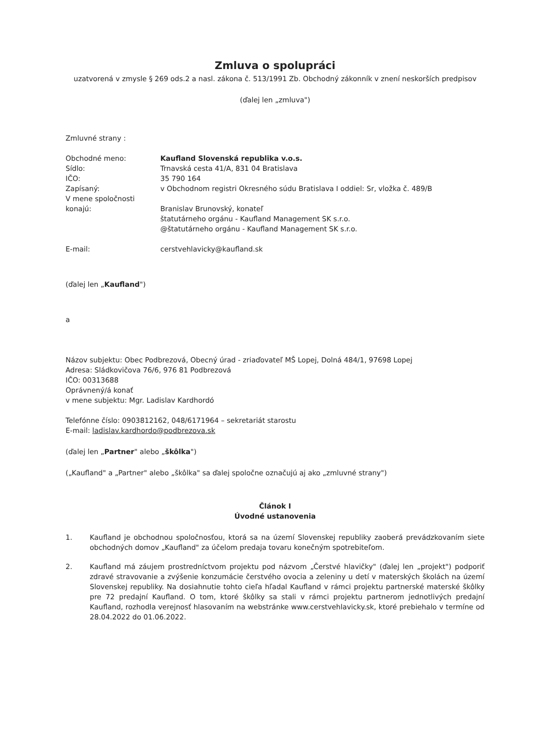Zmluva o spolupráci
uzatvorená v zmysle § 269 ods.2 a nasl. zákona č. 513/1991 Zb. Obchodný zákonník v znení neskorších predpisov
(ďalej len „zmluva")
Zmluvné strany :
| Obchodné meno: | Kaufland Slovenská republika v.o.s. |
| Sídlo: | Trnavská cesta 41/A, 831 04 Bratislava |
| IČO: | 35 790 164 |
| Zapísaný: | v Obchodnom registri Okresného súdu Bratislava I oddiel: Sr, vložka č. 489/B |
| V mene spoločnosti konajú: | Branislav Brunovský, konateľ štatutárneho orgánu - Kaufland Management SK s.r.o. @štatutárneho orgánu - Kaufland Management SK s.r.o. |
| E-mail: | cerstvehlavicky@kaufland.sk |
(ďalej len „Kaufland")
a
Názov subjektu: Obec Podbrezová, Obecný úrad - zriaďovateľ MŠ Lopej, Dolná 484/1, 97698 Lopej
Adresa: Sládkovičova 76/6, 976 81 Podbrezová
IČO: 00313688
Oprávnený/á konať
v mene subjektu: Mgr. Ladislav Kardhordó
Telefónne číslo: 0903812162, 048/6171964 – sekretariát starostu
E-mail: ladislav.kardhordo@podbrezova.sk
(ďalej len „Partner" alebo „škôlka")
(„Kaufland" a „Partner" alebo „škôlka" sa ďalej spoločne označujú aj ako „zmluvné strany")
Článok I
Úvodné ustanovenia
1. Kaufland je obchodnou spoločnosťou, ktorá sa na území Slovenskej republiky zaoberá prevádzkovaním siete obchodných domov „Kaufland" za účelom predaja tovaru konečným spotrebiteľom.
2. Kaufland má záujem prostredníctvom projektu pod názvom „Čerstvé hlavičky" (ďalej len „projekt") podporiť zdravé stravovanie a zvýšenie konzumácie čerstvého ovocia a zeleniny u detí v materských školách na území Slovenskej republiky. Na dosiahnutie tohto cieľa hľadal Kaufland v rámci projektu partnerské materské škôlky pre 72 predajní Kaufland. O tom, ktoré škôlky sa stali v rámci projektu partnerom jednotlivých predajní Kaufland, rozhodla verejnosť hlasovaním na webstránke www.cerstvehlavicky.sk, ktoré prebiehalo v termíne od 28.04.2022 do 01.06.2022.